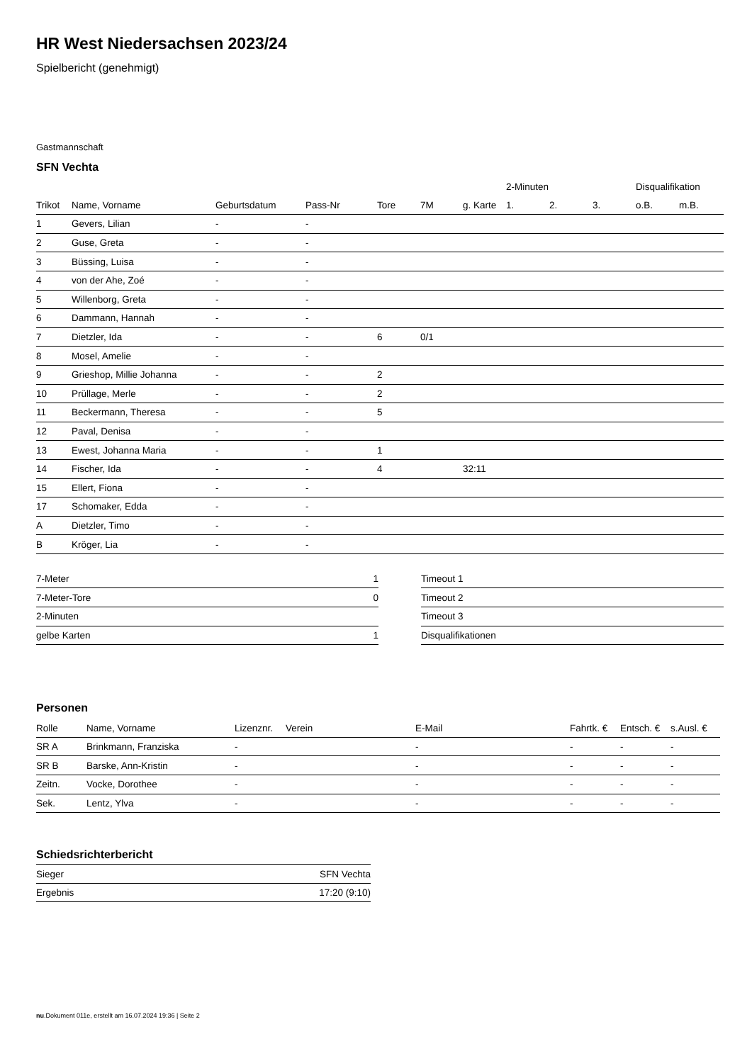HR West Niedersachsen 2023/24
Spielbericht (genehmigt)
Gastmannschaft
SFN Vechta
| | | | | | | | 2-Minuten | | | Disqualifikation | |
| --- | --- | --- | --- | --- | --- | --- | --- | --- | --- | --- | --- |
| Trikot | Name, Vorname | Geburtsdatum | Pass-Nr | Tore | 7M | g. Karte | 1. | 2. | 3. | o.B. | m.B. |
| 1 | Gevers, Lilian | - | - | | | | | | | | |
| 2 | Guse, Greta | - | - | | | | | | | | |
| 3 | Büssing, Luisa | - | - | | | | | | | | |
| 4 | von der Ahe, Zoé | - | - | | | | | | | | |
| 5 | Willenborg, Greta | - | - | | | | | | | | |
| 6 | Dammann, Hannah | - | - | | | | | | | | |
| 7 | Dietzler, Ida | - | - | 6 | 0/1 | | | | | | |
| 8 | Mosel, Amelie | - | - | | | | | | | | |
| 9 | Grieshop, Millie Johanna | - | - | 2 | | | | | | | |
| 10 | Prüllage, Merle | - | - | 2 | | | | | | | |
| 11 | Beckermann, Theresa | - | - | 5 | | | | | | | |
| 12 | Paval, Denisa | - | - | | | | | | | | |
| 13 | Ewest, Johanna Maria | - | - | 1 | | | | | | | |
| 14 | Fischer, Ida | - | - | 4 | | 32:11 | | | | | |
| 15 | Ellert, Fiona | - | - | | | | | | | | |
| 17 | Schomaker, Edda | - | - | | | | | | | | |
| A | Dietzler, Timo | - | - | | | | | | | | |
| B | Kröger, Lia | - | - | | | | | | | | |
| 7-Meter | 1 |
| 7-Meter-Tore | 0 |
| 2-Minuten | |
| gelbe Karten | 1 |
| Timeout 1 |
| Timeout 2 |
| Timeout 3 |
| Disqualifikationen |
Personen
| Rolle | Name, Vorname | Lizenznr. | Verein | E-Mail | Fahrtk. € | Entsch. € | s.Ausl. € |
| --- | --- | --- | --- | --- | --- | --- | --- |
| SR A | Brinkmann, Franziska | - | | - | - | - | - |
| SR B | Barske, Ann-Kristin | - | | - | - | - | - |
| Zeitn. | Vocke, Dorothee | - | | - | - | - | - |
| Sek. | Lentz, Ylva | - | | - | - | - | - |
Schiedsrichterbericht
| Sieger | SFN Vechta |
| Ergebnis | 17:20 (9:10) |
nu.Dokument 011e, erstellt am 16.07.2024 19:36 | Seite 2